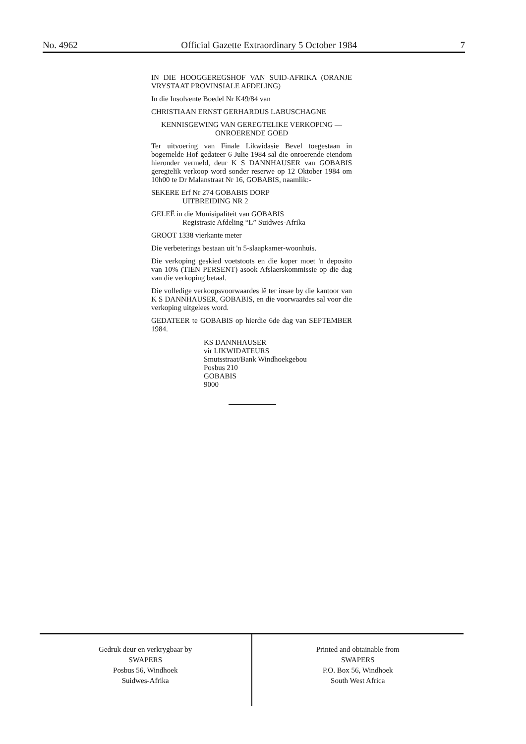No. 4962 Official Gazette Extraordinary 5 October 1984 7
IN DIE HOOGGEREGSHOF VAN SUID-AFRIKA (ORANJE VRYSTAAT PROVINSIALE AFDELING)
In die Insolvente Boedel Nr K49/84 van
CHRISTIAAN ERNST GERHARDUS LABUSCHAGNE
KENNISGEWING VAN GEREGTELIKE VERKOPING — ONROERENDE GOED
Ter uitvoering van Finale Likwidasie Bevel toegestaan in bogemelde Hof gedateer 6 Julie 1984 sal die onroerende eiendom hieronder vermeld, deur K S DANNHAUSER van GOBABIS geregtelik verkoop word sonder reserwe op 12 Oktober 1984 om 10h00 te Dr Malanstraat Nr 16, GOBABIS, naamlik:-
SEKERE Erf Nr 274 GOBABIS DORP
UITBREIDING NR 2
GELEË in die Munisipaliteit van GOBABIS
Registrasie Afdeling “L” Suidwes-Afrika
GROOT 1338 vierkante meter
Die verbeterings bestaan uit 'n 5-slaapkamer-woonhuis.
Die verkoping geskied voetstoots en die koper moet 'n deposito van 10% (TIEN PERSENT) asook Afslaerskommissie op die dag van die verkoping betaal.
Die volledige verkoopsvoorwaardes lê ter insae by die kantoor van K S DANNHAUSER, GOBABIS, en die voorwaardes sal voor die verkoping uitgelees word.
GEDATEER te GOBABIS op hierdie 6de dag van SEPTEMBER 1984.
KS DANNHAUSER
vir LIKWIDATEURS
Smutsstraat/Bank Windhoekgebou
Posbus 210
GOBABIS
9000
Gedruk deur en verkrygbaar by
SWAPERS
Posbus 56, Windhoek
Suidwes-Afrika
Printed and obtainable from
SWAPERS
P.O. Box 56, Windhoek
South West Africa